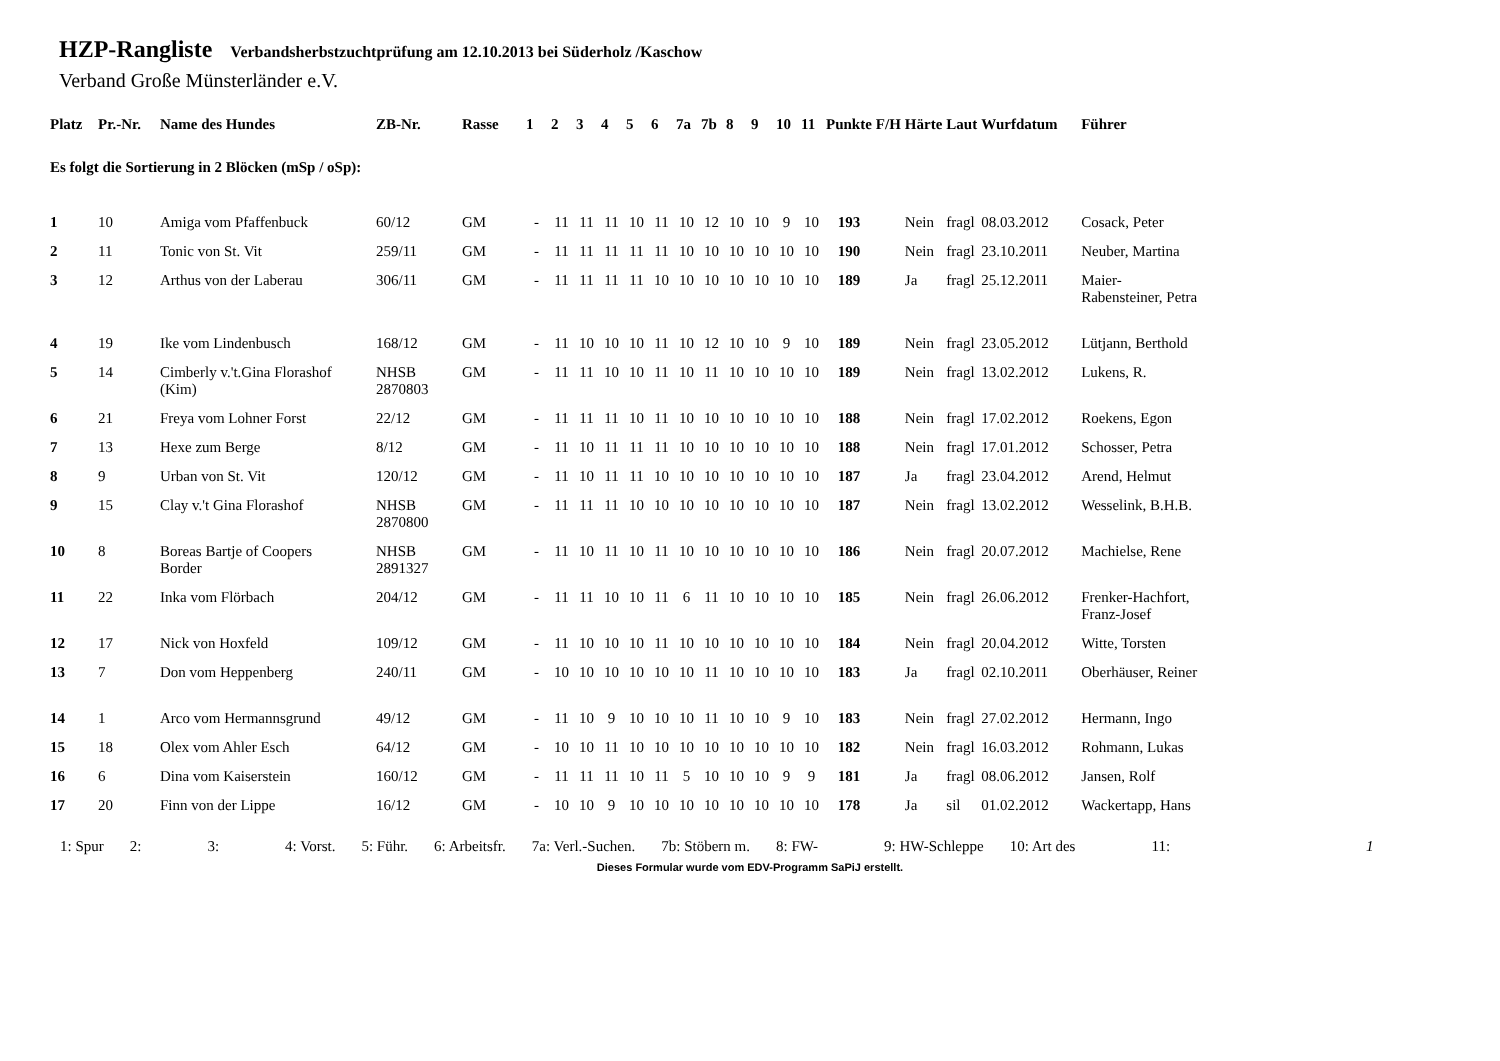HZP-Rangliste Verbandsherbstzuchtprüfung am 12.10.2013 bei Süderholz /Kaschow
Verband Große Münsterländer e.V.
| Platz | Pr.-Nr. | Name des Hundes | ZB-Nr. | Rasse | 1 | 2 | 3 | 4 | 5 | 6 | 7a | 7b | 8 | 9 | 10 | 11 | Punkte | F/H | Härte | Laut | Wurfdatum | Führer |
| --- | --- | --- | --- | --- | --- | --- | --- | --- | --- | --- | --- | --- | --- | --- | --- | --- | --- | --- | --- | --- | --- | --- |
| Es folgt die Sortierung in 2 Blöcken (mSp / oSp): | | | | | | | | | | | | | | | | | | | | | | |
| 1 | 10 | Amiga vom Pfaffenbuck | 60/12 | GM | - | 11 | 11 | 11 | 10 | 11 | 10 | 12 | 10 | 10 | 9 | 10 | 193 | | Nein | fragl | 08.03.2012 | Cosack, Peter |
| 2 | 11 | Tonic von St. Vit | 259/11 | GM | - | 11 | 11 | 11 | 11 | 11 | 10 | 10 | 10 | 10 | 10 | 10 | 190 | | Nein | fragl | 23.10.2011 | Neuber, Martina |
| 3 | 12 | Arthus von der Laberau | 306/11 | GM | - | 11 | 11 | 11 | 11 | 10 | 10 | 10 | 10 | 10 | 10 | 10 | 189 | | Ja | fragl | 25.12.2011 | Maier- Rabensteiner, Petra |
| 4 | 19 | Ike vom Lindenbusch | 168/12 | GM | - | 11 | 10 | 10 | 10 | 11 | 10 | 12 | 10 | 10 | 9 | 10 | 189 | | Nein | fragl | 23.05.2012 | Lütjann, Berthold |
| 5 | 14 | Cimberly v.'t.Gina Florashof (Kim) | NHSB 2870803 | GM | - | 11 | 11 | 10 | 10 | 11 | 10 | 11 | 10 | 10 | 10 | 10 | 189 | | Nein | fragl | 13.02.2012 | Lukens, R. |
| 6 | 21 | Freya vom Lohner Forst | 22/12 | GM | - | 11 | 11 | 11 | 10 | 11 | 10 | 10 | 10 | 10 | 10 | 10 | 188 | | Nein | fragl | 17.02.2012 | Roekens, Egon |
| 7 | 13 | Hexe zum Berge | 8/12 | GM | - | 11 | 10 | 11 | 11 | 11 | 10 | 10 | 10 | 10 | 10 | 10 | 188 | | Nein | fragl | 17.01.2012 | Schosser, Petra |
| 8 | 9 | Urban von St. Vit | 120/12 | GM | - | 11 | 10 | 11 | 11 | 10 | 10 | 10 | 10 | 10 | 10 | 10 | 187 | | Ja | fragl | 23.04.2012 | Arend, Helmut |
| 9 | 15 | Clay v.'t Gina Florashof | NHSB 2870800 | GM | - | 11 | 11 | 11 | 10 | 10 | 10 | 10 | 10 | 10 | 10 | 10 | 187 | | Nein | fragl | 13.02.2012 | Wesselink, B.H.B. |
| 10 | 8 | Boreas Bartje of Coopers Border | NHSB 2891327 | GM | - | 11 | 10 | 11 | 10 | 11 | 10 | 10 | 10 | 10 | 10 | 10 | 186 | | Nein | fragl | 20.07.2012 | Machielse, Rene |
| 11 | 22 | Inka vom Flörbach | 204/12 | GM | - | 11 | 11 | 10 | 10 | 11 | 6 | 11 | 10 | 10 | 10 | 10 | 185 | | Nein | fragl | 26.06.2012 | Frenker-Hachfort, Franz-Josef |
| 12 | 17 | Nick von Hoxfeld | 109/12 | GM | - | 11 | 10 | 10 | 10 | 11 | 10 | 10 | 10 | 10 | 10 | 10 | 184 | | Nein | fragl | 20.04.2012 | Witte, Torsten |
| 13 | 7 | Don vom Heppenberg | 240/11 | GM | - | 10 | 10 | 10 | 10 | 10 | 10 | 11 | 10 | 10 | 10 | 10 | 183 | | Ja | fragl | 02.10.2011 | Oberhäuser, Reiner |
| 14 | 1 | Arco vom Hermannsgrund | 49/12 | GM | - | 11 | 10 | 9 | 10 | 10 | 10 | 11 | 10 | 10 | 9 | 10 | 183 | | Nein | fragl | 27.02.2012 | Hermann, Ingo |
| 15 | 18 | Olex vom Ahler Esch | 64/12 | GM | - | 10 | 10 | 11 | 10 | 10 | 10 | 10 | 10 | 10 | 10 | 10 | 182 | | Nein | fragl | 16.03.2012 | Rohmann, Lukas |
| 16 | 6 | Dina vom Kaiserstein | 160/12 | GM | - | 11 | 11 | 11 | 10 | 11 | 5 | 10 | 10 | 10 | 9 | 9 | 181 | | Ja | fragl | 08.06.2012 | Jansen, Rolf |
| 17 | 20 | Finn von der Lippe | 16/12 | GM | - | 10 | 10 | 9 | 10 | 10 | 10 | 10 | 10 | 10 | 10 | 10 | 178 | | Ja | sil | 01.02.2012 | Wackertapp, Hans |
1: Spur 2: 3: 4: Vorst. 5: Führ. 6: Arbeitsfr. 7a: Verl.-Suchen. 7b: Stöbern m. 8: FW- 9: HW-Schleppe 10: Art des 11: 1
Dieses Formular wurde vom EDV-Programm SaPiJ erstellt.